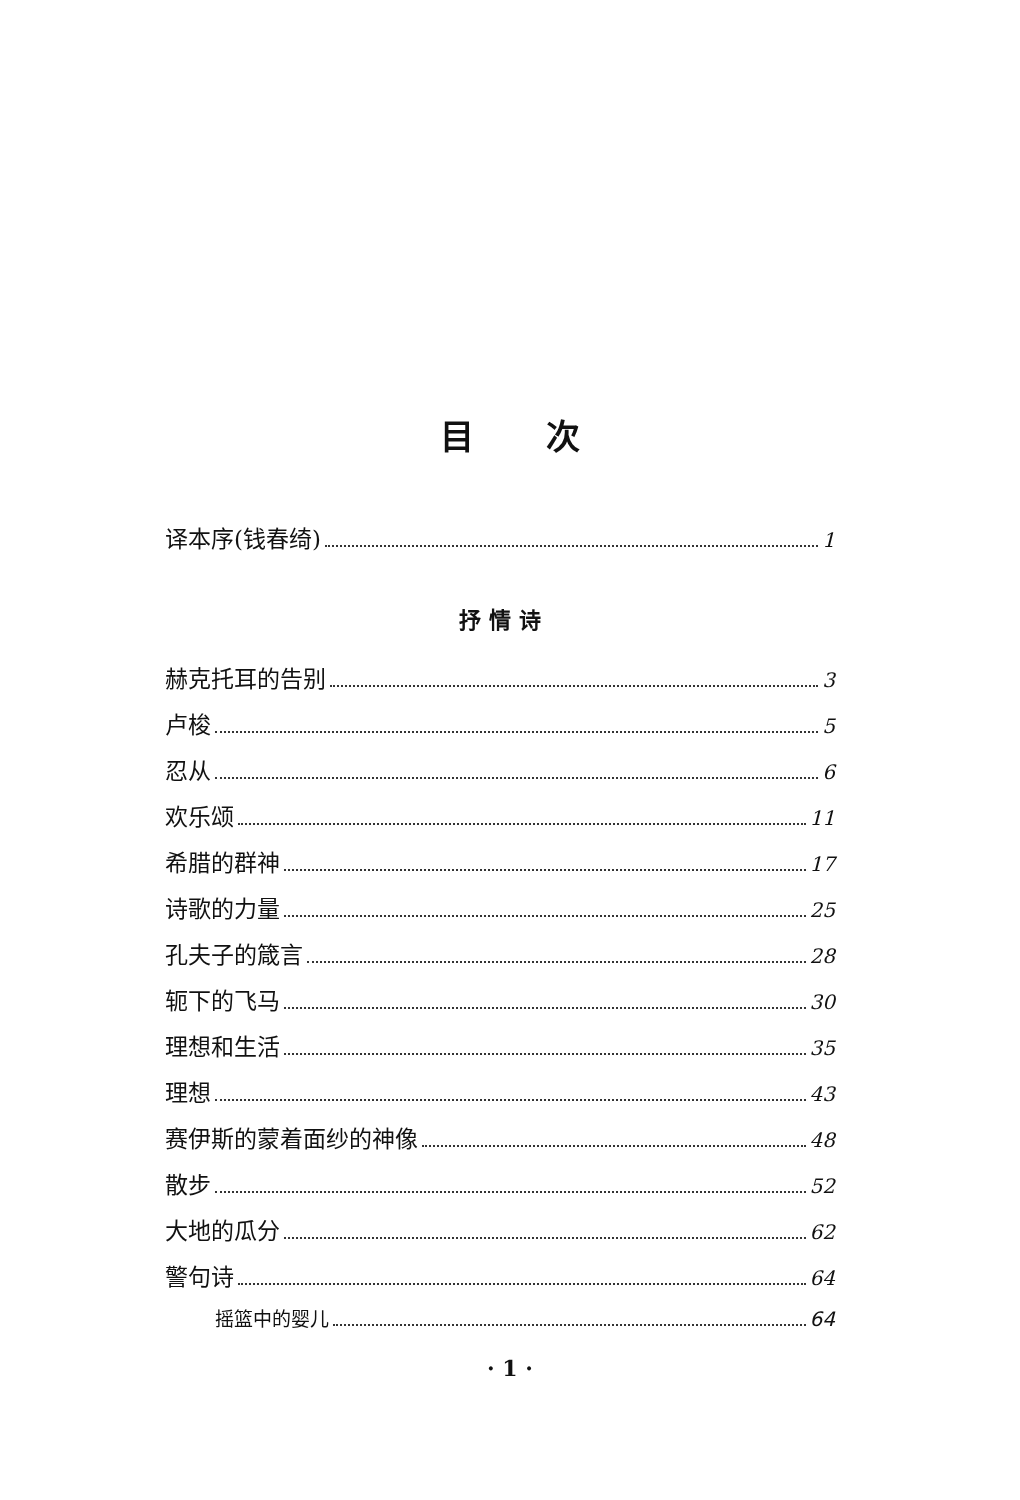目 次
译本序(钱春绮) 1
抒 情 诗
赫克托耳的告别 3
卢梭 5
忍从 6
欢乐颂 11
希腊的群神 17
诗歌的力量 25
孔夫子的箴言 28
轭下的飞马 30
理想和生活 35
理想 43
赛伊斯的蒙着面纱的神像 48
散步 52
大地的瓜分 62
警句诗 64
摇篮中的婴儿 64
· 1 ·